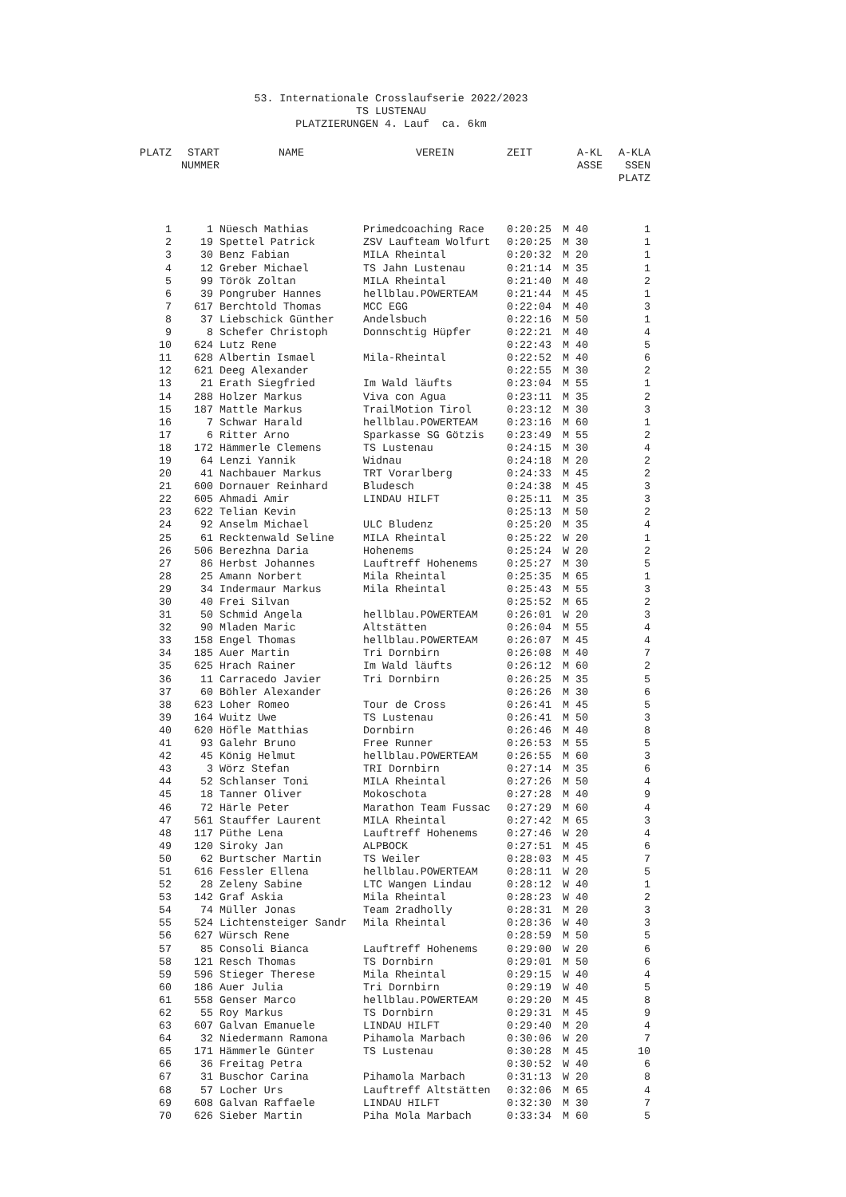53. Internationale Crosslaufserie 2022/2023
TS LUSTENAU
PLATZIERUNGEN 4. Lauf ca. 6km
| PLATZ | START NUMMER | NAME | VEREIN | ZEIT | A-KL ASSE | A-KLA SSEN PLATZ |
| --- | --- | --- | --- | --- | --- | --- |
| 1 | 1 | Nüesch Mathias | Primedcoaching Race | 0:20:25 | M 40 | 1 |
| 2 | 19 | Spettel Patrick | ZSV Laufteam Wolfurt | 0:20:25 | M 30 | 1 |
| 3 | 30 | Benz Fabian | MILA Rheintal | 0:20:32 | M 20 | 1 |
| 4 | 12 | Greber Michael | TS Jahn Lustenau | 0:21:14 | M 35 | 1 |
| 5 | 99 | Török Zoltan | MILA Rheintal | 0:21:40 | M 40 | 2 |
| 6 | 39 | Pongruber Hannes | hellblau.POWERTEAM | 0:21:44 | M 45 | 1 |
| 7 | 617 | Berchtold Thomas | MCC EGG | 0:22:04 | M 40 | 3 |
| 8 | 37 | Liebschick Günther | Andelsbuch | 0:22:16 | M 50 | 1 |
| 9 | 8 | Schefer Christoph | Donnschtig Hüpfer | 0:22:21 | M 40 | 4 |
| 10 | 624 | Lutz Rene | | 0:22:43 | M 40 | 5 |
| 11 | 628 | Albertin Ismael | Mila-Rheintal | 0:22:52 | M 40 | 6 |
| 12 | 621 | Deeg Alexander | | 0:22:55 | M 30 | 2 |
| 13 | 21 | Erath Siegfried | Im Wald läufts | 0:23:04 | M 55 | 1 |
| 14 | 288 | Holzer Markus | Viva con Agua | 0:23:11 | M 35 | 2 |
| 15 | 187 | Mattle Markus | TrailMotion Tirol | 0:23:12 | M 30 | 3 |
| 16 | 7 | Schwar Harald | hellblau.POWERTEAM | 0:23:16 | M 60 | 1 |
| 17 | 6 | Ritter Arno | Sparkasse SG Götzis | 0:23:49 | M 55 | 2 |
| 18 | 172 | Hämmerle Clemens | TS Lustenau | 0:24:15 | M 30 | 4 |
| 19 | 64 | Lenzi Yannik | Widnau | 0:24:18 | M 20 | 2 |
| 20 | 41 | Nachbauer Markus | TRT Vorarlberg | 0:24:33 | M 45 | 2 |
| 21 | 600 | Dornauer Reinhard | Bludesch | 0:24:38 | M 45 | 3 |
| 22 | 605 | Ahmadi Amir | LINDAU HILFT | 0:25:11 | M 35 | 3 |
| 23 | 622 | Telian Kevin | | 0:25:13 | M 50 | 2 |
| 24 | 92 | Anselm Michael | ULC Bludenz | 0:25:20 | M 35 | 4 |
| 25 | 61 | Recktenwald Seline | MILA Rheintal | 0:25:22 | W 20 | 1 |
| 26 | 506 | Berezhna Daria | Hohenems | 0:25:24 | W 20 | 2 |
| 27 | 86 | Herbst Johannes | Lauftreff Hohenems | 0:25:27 | M 30 | 5 |
| 28 | 25 | Amann Norbert | Mila Rheintal | 0:25:35 | M 65 | 1 |
| 29 | 34 | Indermaur Markus | Mila Rheintal | 0:25:43 | M 55 | 3 |
| 30 | 40 | Frei Silvan | | 0:25:52 | M 65 | 2 |
| 31 | 50 | Schmid Angela | hellblau.POWERTEAM | 0:26:01 | W 20 | 3 |
| 32 | 90 | Mladen Maric | Altstätten | 0:26:04 | M 55 | 4 |
| 33 | 158 | Engel Thomas | hellblau.POWERTEAM | 0:26:07 | M 45 | 4 |
| 34 | 185 | Auer Martin | Tri Dornbirn | 0:26:08 | M 40 | 7 |
| 35 | 625 | Hrach Rainer | Im Wald läufts | 0:26:12 | M 60 | 2 |
| 36 | 11 | Carracedo Javier | Tri Dornbirn | 0:26:25 | M 35 | 5 |
| 37 | 60 | Böhler Alexander | | 0:26:26 | M 30 | 6 |
| 38 | 623 | Loher Romeo | Tour de Cross | 0:26:41 | M 45 | 5 |
| 39 | 164 | Wuitz Uwe | TS Lustenau | 0:26:41 | M 50 | 3 |
| 40 | 620 | Höfle Matthias | Dornbirn | 0:26:46 | M 40 | 8 |
| 41 | 93 | Galehr Bruno | Free Runner | 0:26:53 | M 55 | 5 |
| 42 | 45 | König Helmut | hellblau.POWERTEAM | 0:26:55 | M 60 | 3 |
| 43 | 3 | Wörz Stefan | TRI Dornbirn | 0:27:14 | M 35 | 6 |
| 44 | 52 | Schlanser Toni | MILA Rheintal | 0:27:26 | M 50 | 4 |
| 45 | 18 | Tanner Oliver | Mokoschota | 0:27:28 | M 40 | 9 |
| 46 | 72 | Härle Peter | Marathon Team Fussac | 0:27:29 | M 60 | 4 |
| 47 | 561 | Stauffer Laurent | MILA Rheintal | 0:27:42 | M 65 | 3 |
| 48 | 117 | Püthe Lena | Lauftreff Hohenems | 0:27:46 | W 20 | 4 |
| 49 | 120 | Siroky Jan | ALPBOCK | 0:27:51 | M 45 | 6 |
| 50 | 62 | Burtscher Martin | TS Weiler | 0:28:03 | M 45 | 7 |
| 51 | 616 | Fessler Ellena | hellblau.POWERTEAM | 0:28:11 | W 20 | 5 |
| 52 | 28 | Zeleny Sabine | LTC Wangen Lindau | 0:28:12 | W 40 | 1 |
| 53 | 142 | Graf Askia | Mila Rheintal | 0:28:23 | W 40 | 2 |
| 54 | 74 | Müller Jonas | Team 2radholly | 0:28:31 | M 20 | 3 |
| 55 | 524 | Lichtensteiger Sandr | Mila Rheintal | 0:28:36 | W 40 | 3 |
| 56 | 627 | Würsch Rene | | 0:28:59 | M 50 | 5 |
| 57 | 85 | Consoli Bianca | Lauftreff Hohenems | 0:29:00 | W 20 | 6 |
| 58 | 121 | Resch Thomas | TS Dornbirn | 0:29:01 | M 50 | 6 |
| 59 | 596 | Stieger Therese | Mila Rheintal | 0:29:15 | W 40 | 4 |
| 60 | 186 | Auer Julia | Tri Dornbirn | 0:29:19 | W 40 | 5 |
| 61 | 558 | Genser Marco | hellblau.POWERTEAM | 0:29:20 | M 45 | 8 |
| 62 | 55 | Roy Markus | TS Dornbirn | 0:29:31 | M 45 | 9 |
| 63 | 607 | Galvan Emanuele | LINDAU HILFT | 0:29:40 | M 20 | 4 |
| 64 | 32 | Niedermann Ramona | Pihamola Marbach | 0:30:06 | W 20 | 7 |
| 65 | 171 | Hämmerle Günter | TS Lustenau | 0:30:28 | M 45 | 10 |
| 66 | 36 | Freitag Petra | | 0:30:52 | W 40 | 6 |
| 67 | 31 | Buschor Carina | Pihamola Marbach | 0:31:13 | W 20 | 8 |
| 68 | 57 | Locher Urs | Lauftreff Altstätten | 0:32:06 | M 65 | 4 |
| 69 | 608 | Galvan Raffaele | LINDAU HILFT | 0:32:30 | M 30 | 7 |
| 70 | 626 | Sieber Martin | Piha Mola Marbach | 0:33:34 | M 60 | 5 |